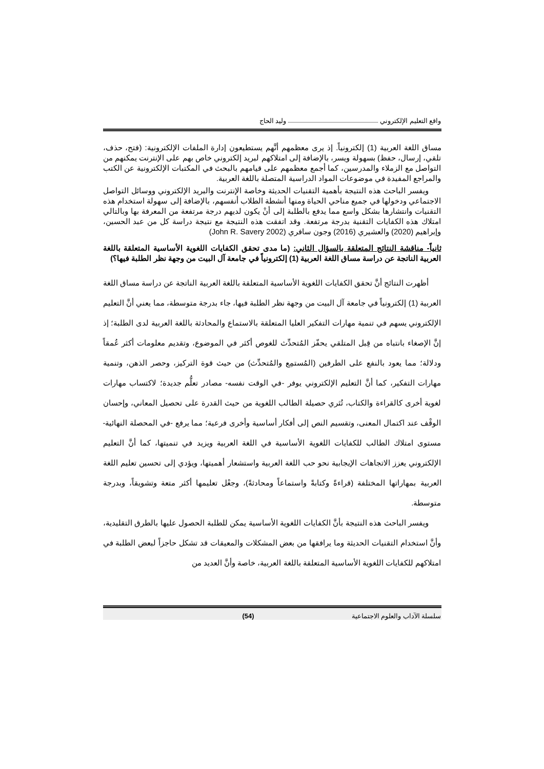واقع التعليم الإلكتروني وليد الحاج
مساق اللغة العربية (1) إلكترونياً. إذ يرى معظمهم أنَّهم يستطيعون إدارة الملفات الإلكترونية: (فتح، حذف، تلقي، إرسال، حفظ) بسهولة ويسر، بالإضافة إلى امتلاكهم لبريد إلكتروني خاص بهم على الإنترنت يمكنهم من التواصل مع الزملاء والمدرسين، كما أجمع معظمهم على قيامهم بالبحث في المكتبات الإلكترونية عن الكتب والمراجع المفيدة في موضوعات المواد الدراسية المتصلة باللغة العربية.
ويفسر الباحث هذه النتيجة بأهمية التقنيات الحديثة وخاصة الإنترنت والبريد الإلكتروني ووسائل التواصل الاجتماعي ودخولها في جميع مناحي الحياة ومنها أنشطة الطلاب أنفسهم، بالإضافة إلى سهولة استخدام هذه التقنيات وانتشارها بشكل واسع مما يدفع بالطلبة إلى أنْ يكون لديهم درجة مرتفعة من المعرفة بها وبالتالي امتلاك هذه الكفايات التقنية بدرجة مرتفعة. وقد اتفقت هذه النتيجة مع نتيجة دراسة كل من عبد الحسين، وإبراهيم (2020) والعشيري (2016) وجون سافري (John R. Savery 2002)
ثانياً- مناقشة النتائج المتعلقة بالسؤال الثاني: (ما مدى تحقق الكفايات اللغوية الأساسية المتعلقة باللغة العربية الناتجة عن دراسة مساق اللغة العربية (1) إلكترونياً في جامعة آل البيت من وجهة نظر الطلبة فيها؟)
أظهرت النتائج أنَّ تحقق الكفايات اللغوية الأساسية المتعلقة باللغة العربية الناتجة عن دراسة مساق اللغة العربية (1) إلكترونياً في جامعة آل البيت من وجهة نظر الطلبة فيها، جاء بدرجة متوسطة، مما يعني أنَّ التعليم الإلكتروني يسهم في تنمية مهارات التفكير العليا المتعلقة بالاستماع والمحادثة باللغة العربية لدى الطلبة؛ إذ إنَّ الإصغاء بانتباه من قِبل المتلقي يحفّز المُتحدِّث للغوص أكثر في الموضوع، وتقديم معلومات أكثر عُمقاً ودلالة؛ مما يعود بالنفع على الطرفين (المُستمِع والمُتحدِّث) من حيث قوة التركيز، وحصر الذهن، وتنمية مهارات التفكير، كما أنَّ التعليم الإلكتروني يوفر -في الوقت نفسه- مصادر تعلُّم جديدة؛ لاكتساب مهارات لغوية أخرى كالقراءة والكتاب، تُثري حصيلة الطالب اللغوية من حيث القدرة على تحصيل المعاني، وإحسان الوقْف عند اكتمال المعنى، وتقسيم النص إلى أفكار أساسية وأخرى فرعية؛ مما يرفع -في المحصلة النهائية- مستوى امتلاك الطالب للكفايات اللغوية الأساسية في اللغة العربية ويزيد في تنميتها، كما أنَّ التعليم الإلكتروني يعزز الاتجاهات الإيجابية نحو حب اللغة العربية واستشعار أهميتها، ويؤدي إلى تحسين تعليم اللغة العربية بمهاراتها المختلفة (قراءةً وكتابةً واستماعاً ومحادثةً)، وجعْل تعليمها أكثر متعة وتشويقاً، وبدرجة متوسطة.
ويفسر الباحث هذه النتيجة بأنَّ الكفايات اللغوية الأساسية يمكن للطلبة الحصول عليها بالطرق التقليدية، وأنَّ استخدام التقنيات الحديثة وما يرافقها من بعض المشكلات والمعيقات قد تشكل حاجزاً لبعض الطلبة في امتلاكهم للكفايات اللغوية الأساسية المتعلقة باللغة العربية، خاصة وأنَّ العديد من
سلسلة الآداب والعلوم الاجتماعية (54)